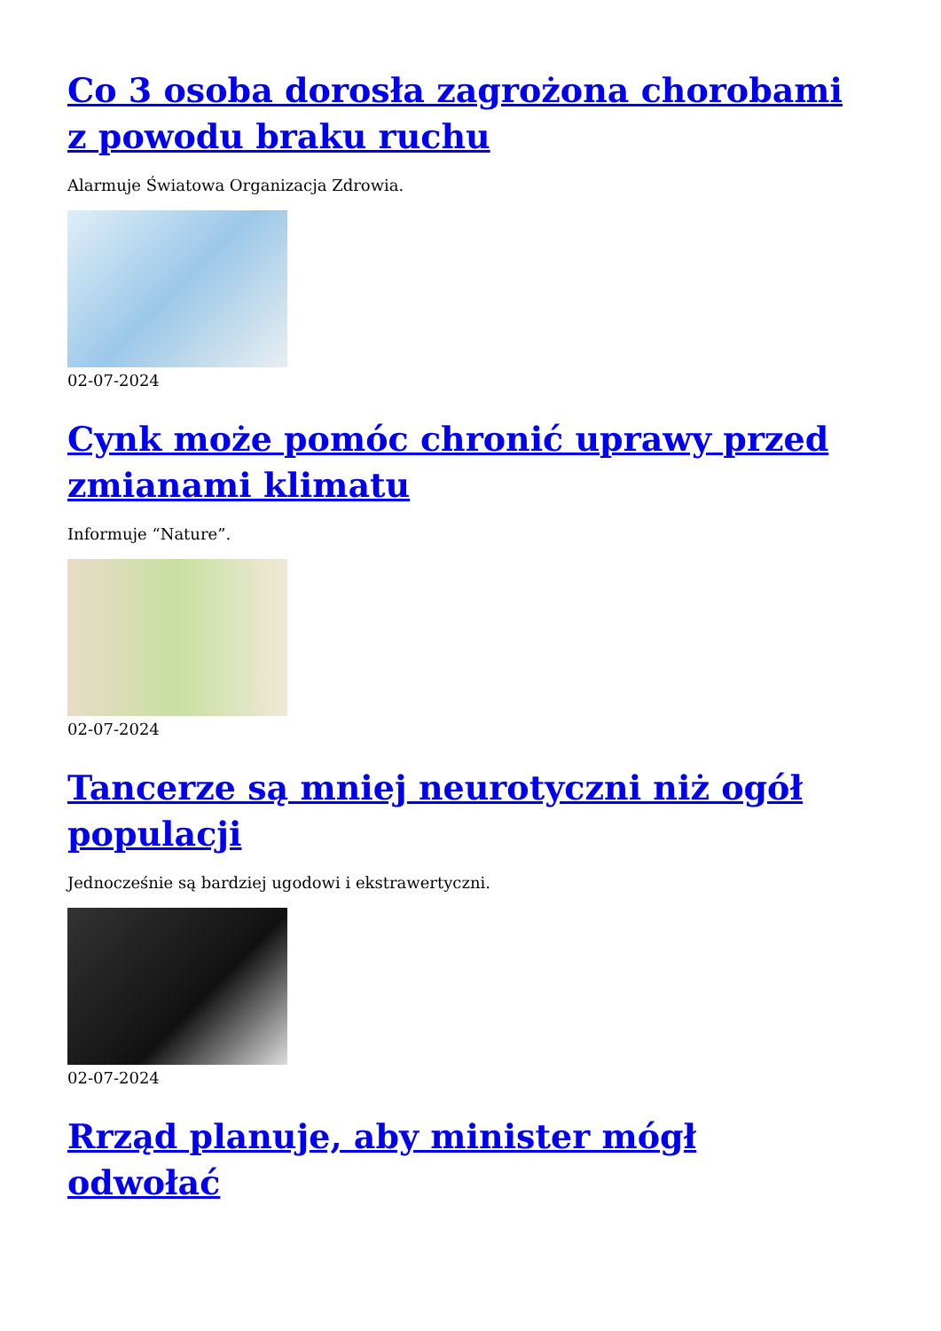Co 3 osoba dorosła zagrożona chorobami z powodu braku ruchu
Alarmuje Światowa Organizacja Zdrowia.
02-07-2024
Cynk może pomóc chronić uprawy przed zmianami klimatu
Informuje “Nature”.
02-07-2024
Tancerze są mniej neurotyczni niż ogół populacji
Jednocześnie są bardziej ugodowi i ekstrawertyczni.
02-07-2024
Rrząd planuje, aby minister mógł odwołać